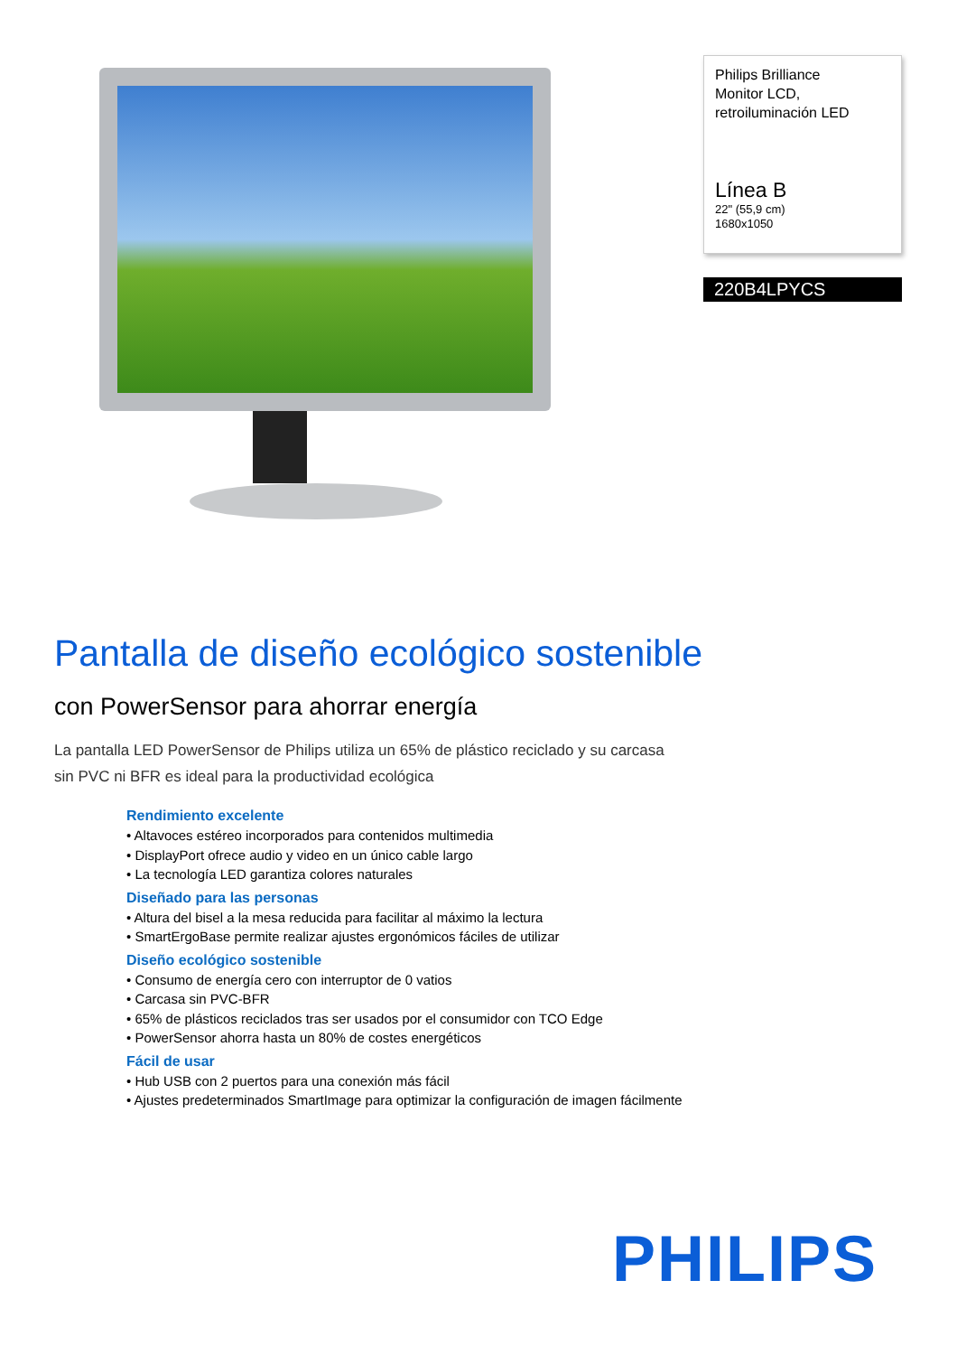Philips Brilliance
Monitor LCD,
retroiluminación LED
Línea B
22" (55,9 cm)
1680x1050
220B4LPYCS
Pantalla de diseño ecológico sostenible
con PowerSensor para ahorrar energía
La pantalla LED PowerSensor de Philips utiliza un 65% de plástico reciclado y su carcasa sin PVC ni BFR es ideal para la productividad ecológica
Rendimiento excelente
• Altavoces estéreo incorporados para contenidos multimedia
• DisplayPort ofrece audio y video en un único cable largo
• La tecnología LED garantiza colores naturales
Diseñado para las personas
• Altura del bisel a la mesa reducida para facilitar al máximo la lectura
• SmartErgoBase permite realizar ajustes ergonómicos fáciles de utilizar
Diseño ecológico sostenible
• Consumo de energía cero con interruptor de 0 vatios
• Carcasa sin PVC-BFR
• 65% de plásticos reciclados tras ser usados por el consumidor con TCO Edge
• PowerSensor ahorra hasta un 80% de costes energéticos
Fácil de usar
• Hub USB con 2 puertos para una conexión más fácil
• Ajustes predeterminados SmartImage para optimizar la configuración de imagen fácilmente
PHILIPS